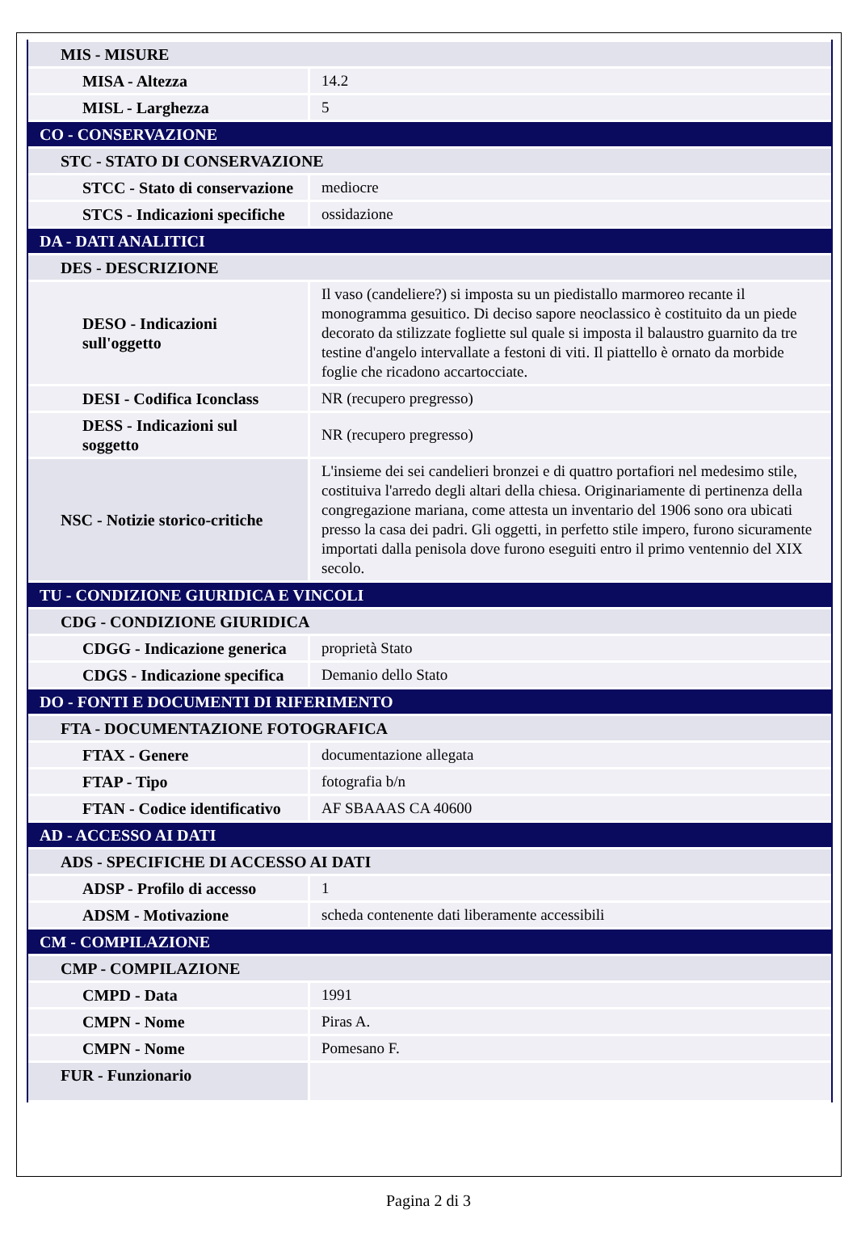| MIS - MISURE | |
| MISA - Altezza | 14.2 |
| MISL - Larghezza | 5 |
| CO - CONSERVAZIONE | |
| STC - STATO DI CONSERVAZIONE | |
| STCC - Stato di conservazione | mediocre |
| STCS - Indicazioni specifiche | ossidazione |
| DA - DATI ANALITICI | |
| DES - DESCRIZIONE | |
| DESO - Indicazioni sull'oggetto | Il vaso (candeliere?) si imposta su un piedistallo marmoreo recante il monogramma gesuitico. Di deciso sapore neoclassico è costituito da un piede decorato da stilizzate fogliette sul quale si imposta il balaustro guarnito da tre testine d'angelo intervallate a festoni di viti. Il piattello è ornato da morbide foglie che ricadono accartocciate. |
| DESI - Codifica Iconclass | NR (recupero pregresso) |
| DESS - Indicazioni sul soggetto | NR (recupero pregresso) |
| NSC - Notizie storico-critiche | L'insieme dei sei candelieri bronzei e di quattro portafiori nel medesimo stile, costituiva l'arredo degli altari della chiesa. Originariamente di pertinenza della congregazione mariana, come attesta un inventario del 1906 sono ora ubicati presso la casa dei padri. Gli oggetti, in perfetto stile impero, furono sicuramente importati dalla penisola dove furono eseguiti entro il primo ventennio del XIX secolo. |
| TU - CONDIZIONE GIURIDICA E VINCOLI | |
| CDG - CONDIZIONE GIURIDICA | |
| CDGG - Indicazione generica | proprietà Stato |
| CDGS - Indicazione specifica | Demanio dello Stato |
| DO - FONTI E DOCUMENTI DI RIFERIMENTO | |
| FTA - DOCUMENTAZIONE FOTOGRAFICA | |
| FTAX - Genere | documentazione allegata |
| FTAP - Tipo | fotografia b/n |
| FTAN - Codice identificativo | AF SBAAAS CA 40600 |
| AD - ACCESSO AI DATI | |
| ADS - SPECIFICHE DI ACCESSO AI DATI | |
| ADSP - Profilo di accesso | 1 |
| ADSM - Motivazione | scheda contenente dati liberamente accessibili |
| CM - COMPILAZIONE | |
| CMP - COMPILAZIONE | |
| CMPD - Data | 1991 |
| CMPN - Nome | Piras A. |
| CMPN - Nome | Pomesano F. |
| FUR - Funzionario | |
Pagina 2 di 3